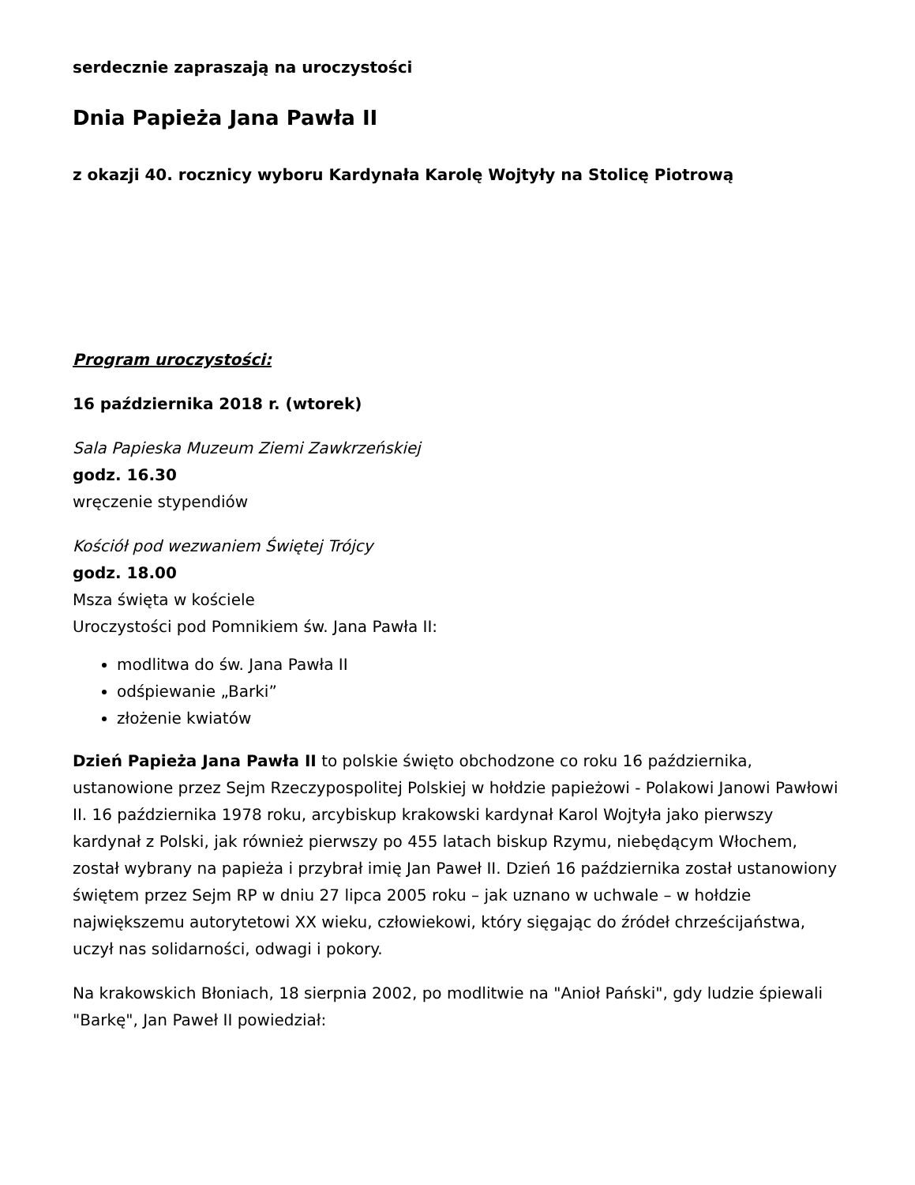serdecznie zapraszają na uroczystości
Dnia Papieża Jana Pawła II
z okazji 40. rocznicy wyboru Kardynała Karolę Wojtyły na Stolicę Piotrową
Program uroczystości:
16 października 2018 r. (wtorek)
Sala Papieska Muzeum Ziemi Zawkrzeńskiej
godz. 16.30
wręczenie stypendiów
Kościół pod wezwaniem Świętej Trójcy
godz. 18.00
Msza święta w kościele
Uroczystości pod Pomnikiem św. Jana Pawła II:
modlitwa do św. Jana Pawła II
odśpiewanie „Barki”
złożenie kwiatów
Dzień Papieża Jana Pawła II to polskie święto obchodzone co roku 16 października, ustanowione przez Sejm Rzeczypospolitej Polskiej w hołdzie papieżowi - Polakowi Janowi Pawłowi II. 16 października 1978 roku, arcybiskup krakowski kardynał Karol Wojtyła jako pierwszy kardynał z Polski, jak również pierwszy po 455 latach biskup Rzymu, niebędącym Włochem, został wybrany na papieża i przybrał imię Jan Paweł II. Dzień 16 października został ustanowiony świętem przez Sejm RP w dniu 27 lipca 2005 roku – jak uznano w uchwale – w hołdzie największemu autorytetowi XX wieku, człowiekowi, który sięgając do źródeł chrześcijaństwa, uczył nas solidarności, odwagi i pokory.
Na krakowskich Błoniach, 18 sierpnia 2002, po modlitwie na "Anioł Pański", gdy ludzie śpiewali "Barkę", Jan Paweł II powiedział: